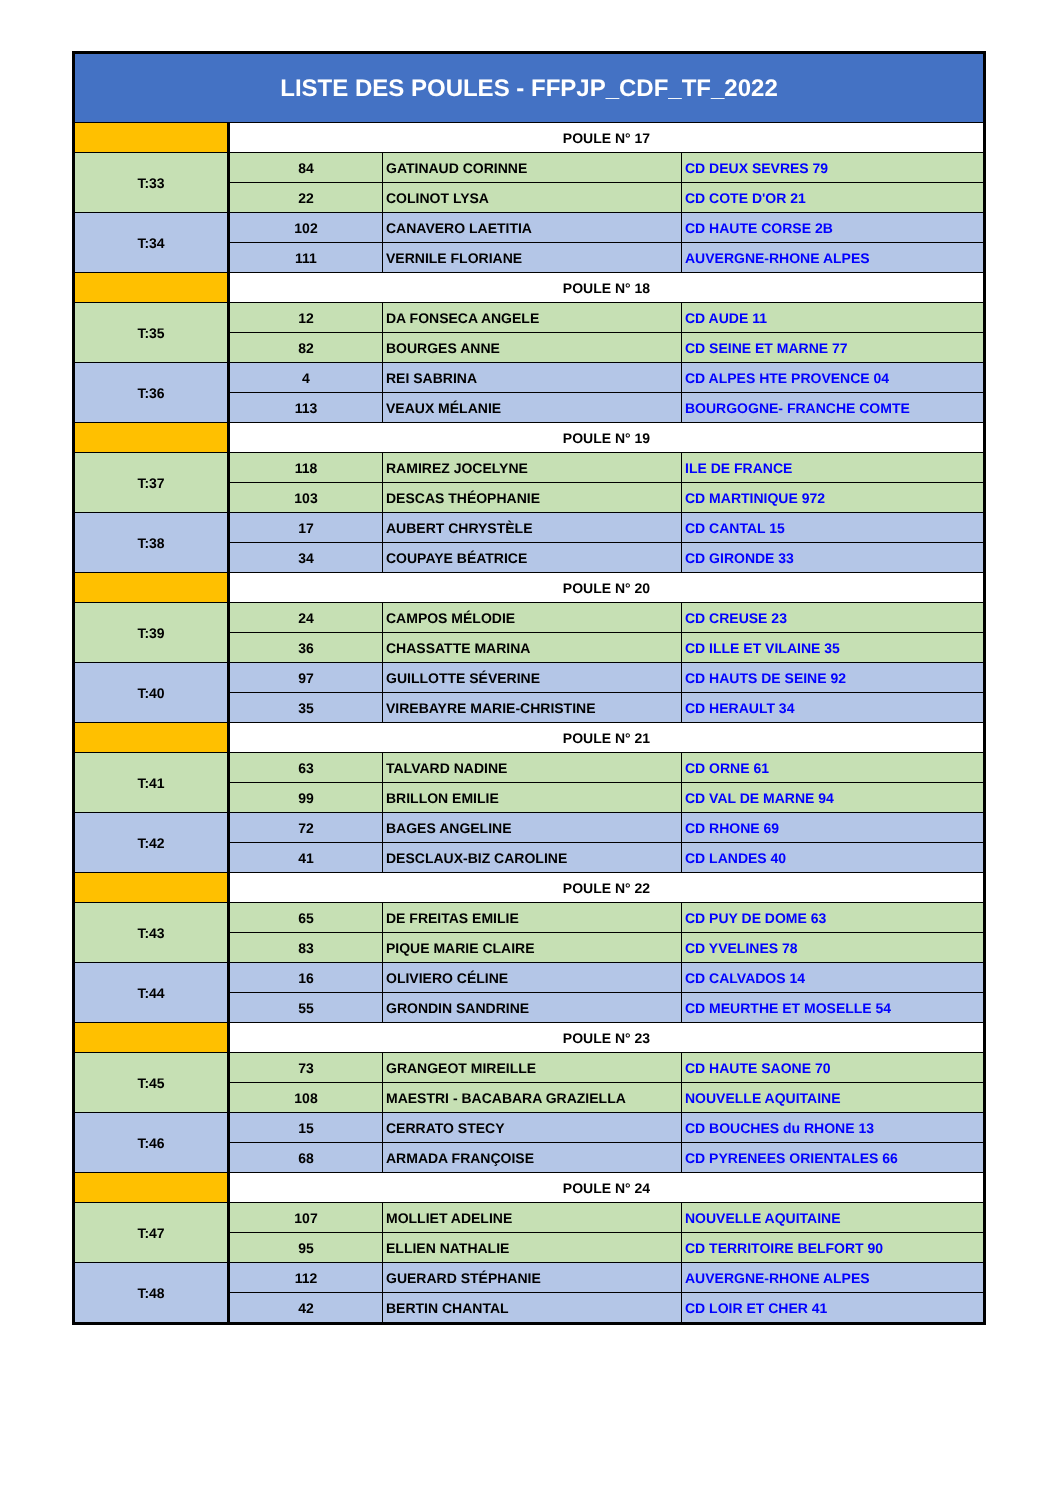| LISTE DES POULES - FFPJP_CDF_TF_2022 | | | |
| --- | --- | --- | --- |
| | POULE N° 17 | | |
| T:33 | 84 | GATINAUD CORINNE | CD DEUX SEVRES 79 |
| | 22 | COLINOT LYSA | CD COTE D'OR 21 |
| T:34 | 102 | CANAVERO LAETITIA | CD HAUTE CORSE 2B |
| | 111 | VERNILE FLORIANE | AUVERGNE-RHONE ALPES |
| | POULE N° 18 | | |
| T:35 | 12 | DA FONSECA ANGELE | CD AUDE 11 |
| | 82 | BOURGES ANNE | CD SEINE ET MARNE 77 |
| T:36 | 4 | REI SABRINA | CD ALPES HTE PROVENCE 04 |
| | 113 | VEAUX MÉLANIE | BOURGOGNE- FRANCHE COMTE |
| | POULE N° 19 | | |
| T:37 | 118 | RAMIREZ JOCELYNE | ILE DE FRANCE |
| | 103 | DESCAS THÉOPHANIE | CD MARTINIQUE 972 |
| T:38 | 17 | AUBERT CHRYSTÈLE | CD CANTAL 15 |
| | 34 | COUPAYE BÉATRICE | CD GIRONDE 33 |
| | POULE N° 20 | | |
| T:39 | 24 | CAMPOS MÉLODIE | CD CREUSE 23 |
| | 36 | CHASSATTE MARINA | CD ILLE ET VILAINE 35 |
| T:40 | 97 | GUILLOTTE SÉVERINE | CD HAUTS DE SEINE 92 |
| | 35 | VIREBAYRE MARIE-CHRISTINE | CD HERAULT 34 |
| | POULE N° 21 | | |
| T:41 | 63 | TALVARD NADINE | CD ORNE 61 |
| | 99 | BRILLON EMILIE | CD VAL DE MARNE 94 |
| T:42 | 72 | BAGES ANGELINE | CD RHONE 69 |
| | 41 | DESCLAUX-BIZ CAROLINE | CD LANDES 40 |
| | POULE N° 22 | | |
| T:43 | 65 | DE FREITAS EMILIE | CD PUY DE DOME 63 |
| | 83 | PIQUE MARIE CLAIRE | CD YVELINES 78 |
| T:44 | 16 | OLIVIERO CÉLINE | CD CALVADOS 14 |
| | 55 | GRONDIN SANDRINE | CD MEURTHE ET MOSELLE 54 |
| | POULE N° 23 | | |
| T:45 | 73 | GRANGEOT MIREILLE | CD HAUTE SAONE 70 |
| | 108 | MAESTRI - BACABARA GRAZIELLA | NOUVELLE AQUITAINE |
| T:46 | 15 | CERRATO STECY | CD BOUCHES du RHONE 13 |
| | 68 | ARMADA FRANÇOISE | CD PYRENEES ORIENTALES 66 |
| | POULE N° 24 | | |
| T:47 | 107 | MOLLIET ADELINE | NOUVELLE AQUITAINE |
| | 95 | ELLIEN NATHALIE | CD TERRITOIRE BELFORT 90 |
| T:48 | 112 | GUERARD STÉPHANIE | AUVERGNE-RHONE ALPES |
| | 42 | BERTIN CHANTAL | CD LOIR ET CHER 41 |